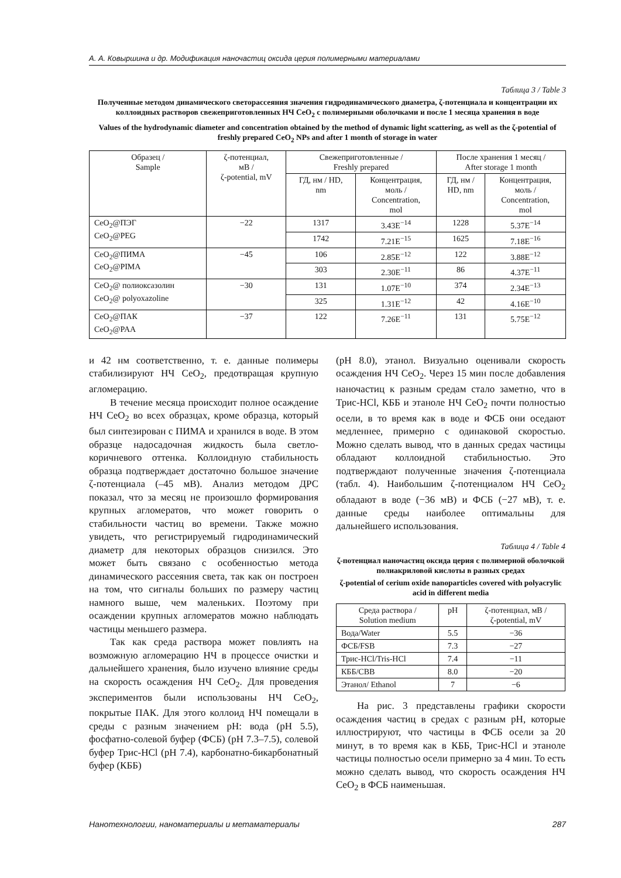А. А. Ковыршина и др. Модификация наночастиц оксида церия полимерными материалами
Таблица 3 / Table 3
Полученные методом динамического светорассеяния значения гидродинамического диаметра, ζ-потенциала и концентрации их коллоидных растворов свежеприготовленных НЧ CeO<sub>2</sub> с полимерными оболочками и после 1 месяца хранения в воде
Values of the hydrodynamic diameter and concentration obtained by the method of dynamic light scattering, as well as the ζ-potential of freshly prepared CeO<sub>2</sub> NPs and after 1 month of storage in water
| Образец / Sample | ζ-потенциал, мВ / ζ-potential, mV | Свежеприготовленные / Freshly prepared | | После хранения 1 месяц / After storage 1 month | |
| --- | --- | --- | --- | --- | --- |
| | | ГД, нм / HD, nm | Концентрация, моль / Concentration, mol | ГД, нм / HD, nm | Концентрация, моль / Concentration, mol |
| CeO<sub>2</sub>@ПЭГ CeO<sub>2</sub>@PEG | −22 | 1317 | 3.43E<sup>−14</sup> | 1228 | 5.37E<sup>−14</sup> |
| | | 1742 | 7.21E<sup>−15</sup> | 1625 | 7.18E<sup>−16</sup> |
| CeO<sub>2</sub>@ПИМА CeO<sub>2</sub>@PIMA | −45 | 106 | 2.85E<sup>−12</sup> | 122 | 3.88E<sup>−12</sup> |
| | | 303 | 2.30E<sup>−11</sup> | 86 | 4.37E<sup>−11</sup> |
| CeO<sub>2</sub>@ полиоксазолин CeO<sub>2</sub>@ polyoxazoline | −30 | 131 | 1.07E<sup>−10</sup> | 374 | 2.34E<sup>−13</sup> |
| | | 325 | 1.31E<sup>−12</sup> | 42 | 4.16E<sup>−10</sup> |
| CeO<sub>2</sub>@ПАК CeO<sub>2</sub>@PAA | −37 | 122 | 7.26E<sup>−11</sup> | 131 | 5.75E<sup>−12</sup> |
и 42 нм соответственно, т. е. данные полимеры стабилизируют НЧ CeO<sub>2</sub>, предотвращая крупную агломерацию.
В течение месяца происходит полное осаждение НЧ CeO<sub>2</sub> во всех образцах, кроме образца, который был синтезирован с ПИМА и хранился в воде. В этом образце надосадочная жидкость была светло-коричневого оттенка. Коллоидную стабильность образца подтверждает достаточно большое значение ζ-потенциала (–45 мВ). Анализ методом ДРС показал, что за месяц не произошло формирования крупных агломератов, что может говорить о стабильности частиц во времени. Также можно увидеть, что регистрируемый гидродинамический диаметр для некоторых образцов снизился. Это может быть связано с особенностью метода динамического рассеяния света, так как он построен на том, что сигналы больших по размеру частиц намного выше, чем маленьких. Поэтому при осаждении крупных агломератов можно наблюдать частицы меньшего размера.
Так как среда раствора может повлиять на возможную агломерацию НЧ в процессе очистки и дальнейшего хранения, было изучено влияние среды на скорость осаждения НЧ CeO<sub>2</sub>. Для проведения экспериментов были использованы НЧ CeO<sub>2</sub>, покрытые ПАК. Для этого коллоид НЧ помещали в среды с разным значением pH: вода (pH 5.5), фосфатно-солевой буфер (ФСБ) (pH 7.3–7.5), солевой буфер Трис-HCl (pH 7.4), карбонатно-бикарбонатный буфер (КББ)
(pH 8.0), этанол. Визуально оценивали скорость осаждения НЧ CeO<sub>2</sub>. Через 15 мин после добавления наночастиц к разным средам стало заметно, что в Трис-HCl, КББ и этаноле НЧ CeO<sub>2</sub> почти полностью осели, в то время как в воде и ФСБ они оседают медленнее, примерно с одинаковой скоростью. Можно сделать вывод, что в данных средах частицы обладают коллоидной стабильностью. Это подтверждают полученные значения ζ-потенциала (табл. 4). Наибольшим ζ-потенциалом НЧ CeO<sub>2</sub> обладают в воде (−36 мВ) и ФСБ (−27 мВ), т. е. данные среды наиболее оптимальны для дальнейшего использования.
Таблица 4 / Table 4
ζ-потенциал наночастиц оксида церия с полимерной оболочкой полиакриловой кислоты в разных средах
ζ-potential of cerium oxide nanoparticles covered with polyacrylic acid in different media
| Среда раствора / Solution medium | pH | ζ-потенциал, мВ / ζ-potential, mV |
| --- | --- | --- |
| Вода/Water | 5.5 | −36 |
| ФСБ/FSB | 7.3 | −27 |
| Трис-HCl/Tris-HCl | 7.4 | −11 |
| КББ/CBB | 8.0 | −20 |
| Этанол/ Ethanol | 7 | −6 |
На рис. 3 представлены графики скорости осаждения частиц в средах с разным pH, которые иллюстрируют, что частицы в ФСБ осели за 20 минут, в то время как в КББ, Трис-HCl и этаноле частицы полностью осели примерно за 4 мин. То есть можно сделать вывод, что скорость осаждения НЧ CeO<sub>2</sub> в ФСБ наименьшая.
Нанотехнологии, наноматериалы и метаматериалы 287